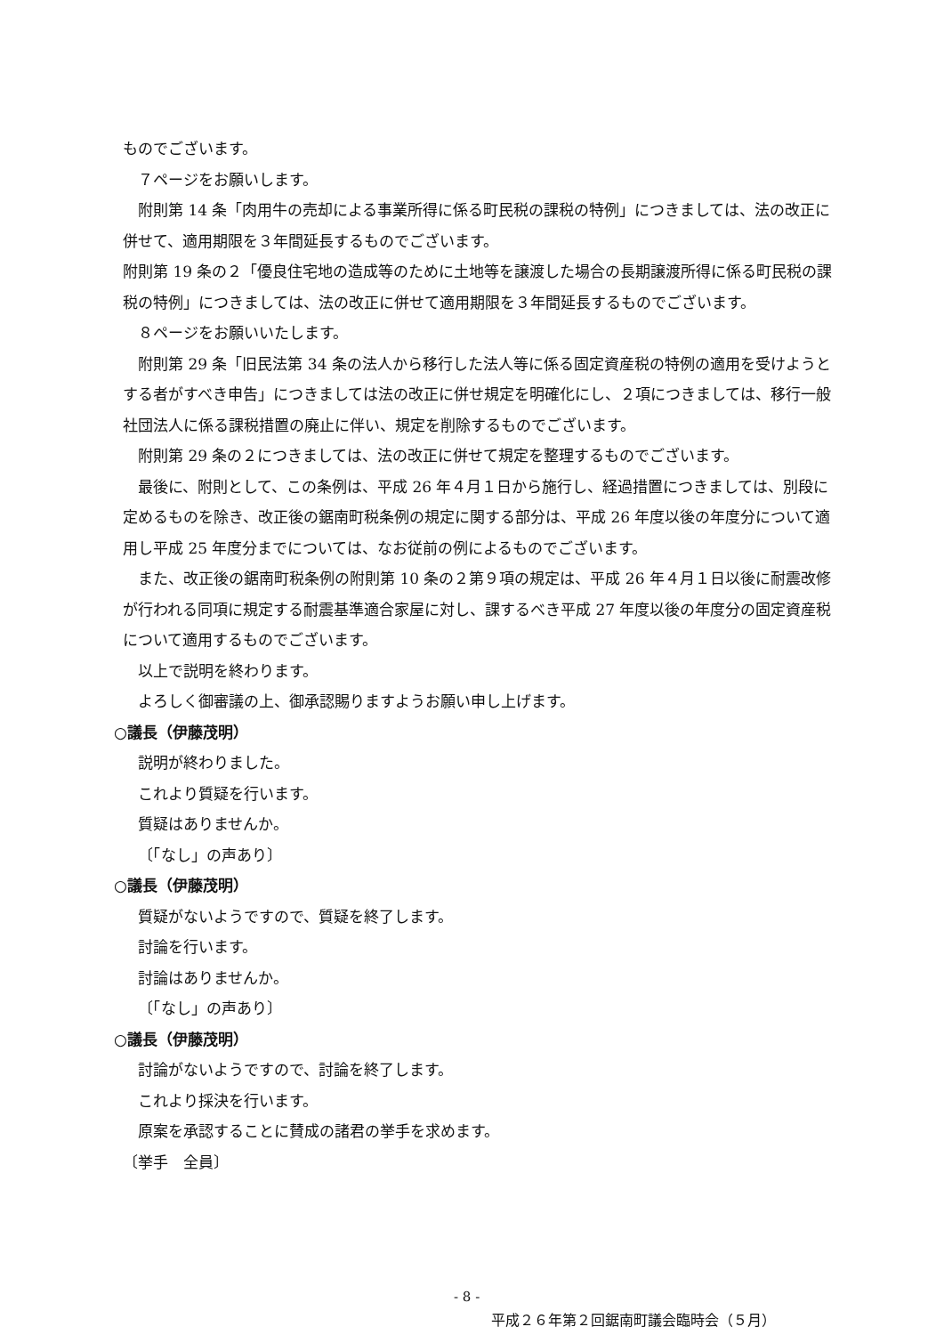ものでございます。
７ページをお願いします。
附則第 14 条「肉用牛の売却による事業所得に係る町民税の課税の特例」につきましては、法の改正に併せて、適用期限を３年間延長するものでございます。
附則第 19 条の２「優良住宅地の造成等のために土地等を譲渡した場合の長期譲渡所得に係る町民税の課税の特例」につきましては、法の改正に併せて適用期限を３年間延長するものでございます。
８ページをお願いいたします。
附則第 29 条「旧民法第 34 条の法人から移行した法人等に係る固定資産税の特例の適用を受けようとする者がすべき申告」につきましては法の改正に併せ規定を明確化にし、２項につきましては、移行一般社団法人に係る課税措置の廃止に伴い、規定を削除するものでございます。
附則第 29 条の２につきましては、法の改正に併せて規定を整理するものでございます。
最後に、附則として、この条例は、平成 26 年４月１日から施行し、経過措置につきましては、別段に定めるものを除き、改正後の鋸南町税条例の規定に関する部分は、平成 26 年度以後の年度分について適用し平成 25 年度分までについては、なお従前の例によるものでございます。
また、改正後の鋸南町税条例の附則第 10 条の２第９項の規定は、平成 26 年４月１日以後に耐震改修が行われる同項に規定する耐震基準適合家屋に対し、課するべき平成 27 年度以後の年度分の固定資産税について適用するものでございます。
以上で説明を終わります。
よろしく御審議の上、御承認賜りますようお願い申し上げます。
○議長（伊藤茂明）
説明が終わりました。
これより質疑を行います。
質疑はありませんか。
〔「なし」の声あり〕
○議長（伊藤茂明）
質疑がないようですので、質疑を終了します。
討論を行います。
討論はありませんか。
〔「なし」の声あり〕
○議長（伊藤茂明）
討論がないようですので、討論を終了します。
これより採決を行います。
原案を承認することに賛成の諸君の挙手を求めます。
〔挙手　全員〕
- 8 -
平成２６年第２回鋸南町議会臨時会（５月）